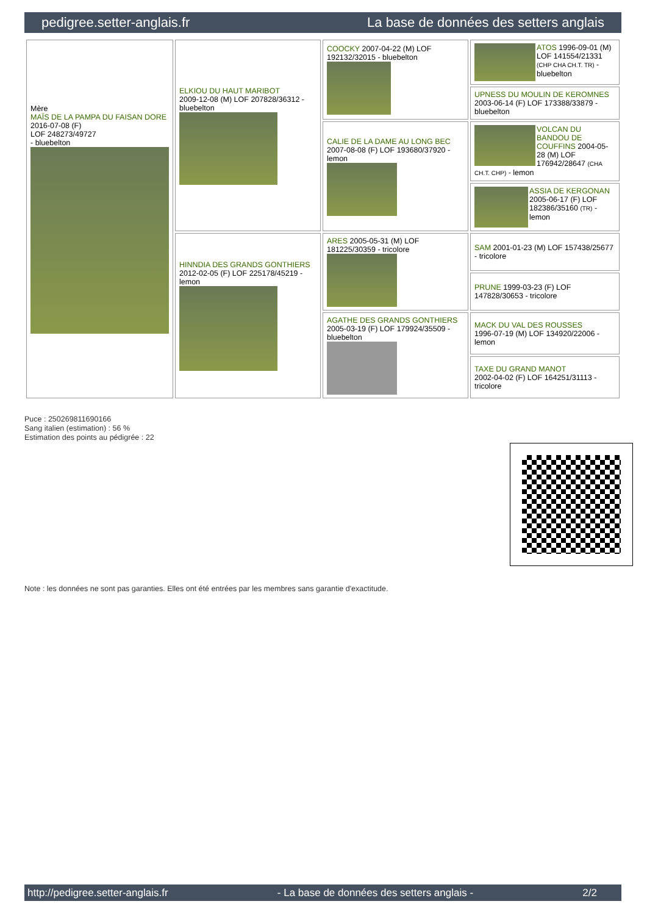pedigree.setter-anglais.fr La base de données des setters anglais
| Mère MAÏS DE LA PAMPA DU FAISAN DORE 2016-07-08 (F) LOF 248273/49727 - bluebelton | ELKIOU DU HAUT MARIBOT 2009-12-08 (M) LOF 207828/36312 - bluebelton | COOCKY 2007-04-22 (M) LOF 192132/32015 - bluebelton | ATOS 1996-09-01 (M) LOF 141554/21331 (CHP CHA CH.T. TR) - bluebelton |
| | | | UPNESS DU MOULIN DE KEROMNES 2003-06-14 (F) LOF 173388/33879 - bluebelton |
| | | CALIE DE LA DAME AU LONG BEC 2007-08-08 (F) LOF 193680/37920 - lemon | VOLCAN DU BANDOU DE COUFFINS 2004-05-28 (M) LOF 176942/28647 (CHA CH.T. CHP) - lemon |
| | | | ASSIA DE KERGONAN 2005-06-17 (F) LOF 182386/35160 (TR) - lemon |
| | HINNDIA DES GRANDS GONTHIERS 2012-02-05 (F) LOF 225178/45219 - lemon | ARES 2005-05-31 (M) LOF 181225/30359 - tricolore | SAM 2001-01-23 (M) LOF 157438/25677 - tricolore |
| | | | PRUNE 1999-03-23 (F) LOF 147828/30653 - tricolore |
| | | AGATHE DES GRANDS GONTHIERS 2005-03-19 (F) LOF 179924/35509 - bluebelton | MACK DU VAL DES ROUSSES 1996-07-19 (M) LOF 134920/22006 - lemon |
| | | | TAXE DU GRAND MANOT 2002-04-02 (F) LOF 164251/31113 - tricolore |
Puce : 250269811690166
Sang italien (estimation) : 56 %
Estimation des points au pédigrée : 22
Note : les données ne sont pas garanties. Elles ont été entrées par les membres sans garantie d'exactitude.
http://pedigree.setter-anglais.fr - La base de données des setters anglais - 2/2